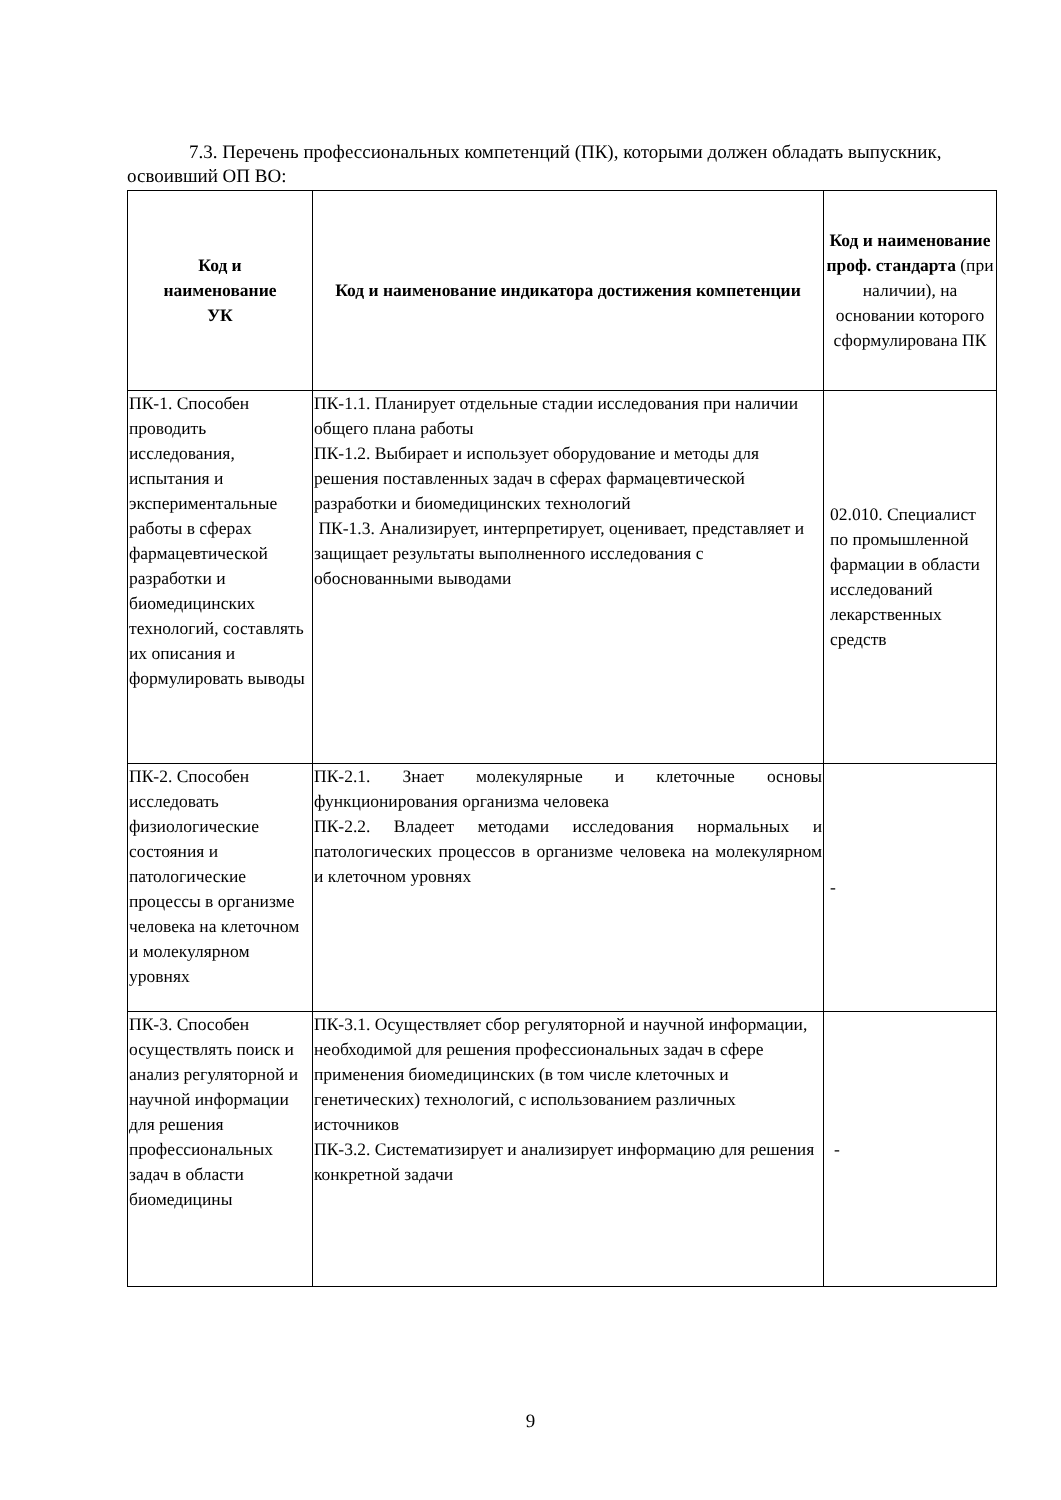7.3. Перечень профессиональных компетенций (ПК), которыми должен обладать выпускник, освоивший ОП ВО:
| Код и наименование УК | Код и наименование индикатора достижения компетенции | Код и наименование проф. стандарта (при наличии), на основании которого сформулирована ПК |
| --- | --- | --- |
| ПК-1. Способен проводить исследования, испытания и экспериментальные работы в сферах фармацевтической разработки и биомедицинских технологий, составлять их описания и формулировать выводы | ПК-1.1. Планирует отдельные стадии исследования при наличии общего плана работы ПК-1.2. Выбирает и использует оборудование и методы для решения поставленных задач в сферах фармацевтической разработки и биомедицинских технологий ПК-1.3. Анализирует, интерпретирует, оценивает, представляет и защищает результаты выполненного исследования с обоснованными выводами | 02.010. Специалист по промышленной фармации в области исследований лекарственных средств |
| ПК-2. Способен исследовать физиологические состояния и патологические процессы в организме человека на клеточном и молекулярном уровнях | ПК-2.1. Знает молекулярные и клеточные основы функционирования организма человека ПК-2.2. Владеет методами исследования нормальных и патологических процессов в организме человека на молекулярном и клеточном уровнях | - |
| ПК-3. Способен осуществлять поиск и анализ регуляторной и научной информации для решения профессиональных задач в области биомедицины | ПК-3.1. Осуществляет сбор регуляторной и научной информации, необходимой для решения профессиональных задач в сфере применения биомедицинских (в том числе клеточных и генетических) технологий, с использованием различных источников ПК-3.2. Систематизирует и анализирует информацию для решения конкретной задачи | - |
9